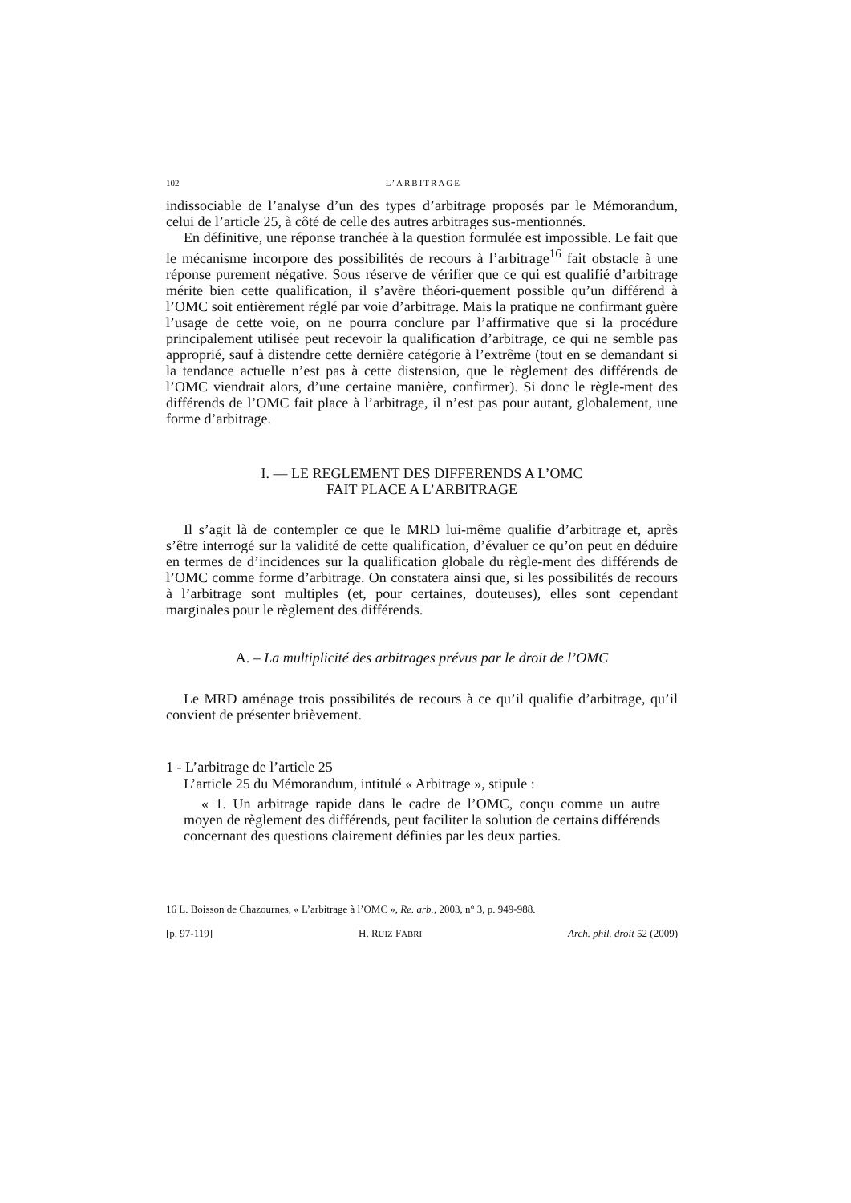102 L’ARBITRAGE
indissociable de l’analyse d’un des types d’arbitrage proposés par le Mémorandum, celui de l’article 25, à côté de celle des autres arbitrages sus-mentionnés.
En définitive, une réponse tranchée à la question formulée est impossible. Le fait que le mécanisme incorpore des possibilités de recours à l’arbitrage<sup>16</sup> fait obstacle à une réponse purement négative. Sous réserve de vérifier que ce qui est qualifié d’arbitrage mérite bien cette qualification, il s’avère théori-quement possible qu’un différend à l’OMC soit entièrement réglé par voie d’arbitrage. Mais la pratique ne confirmant guère l’usage de cette voie, on ne pourra conclure par l’affirmative que si la procédure principalement utilisée peut recevoir la qualification d’arbitrage, ce qui ne semble pas approprié, sauf à distendre cette dernière catégorie à l’extrême (tout en se demandant si la tendance actuelle n’est pas à cette distension, que le règlement des différends de l’OMC viendrait alors, d’une certaine manière, confirmer). Si donc le règle-ment des différends de l’OMC fait place à l’arbitrage, il n’est pas pour autant, globalement, une forme d’arbitrage.
I. — LE REGLEMENT DES DIFFERENDS A L’OMC
FAIT PLACE A L’ARBITRAGE
Il s’agit là de contempler ce que le MRD lui-même qualifie d’arbitrage et, après s’être interrogé sur la validité de cette qualification, d’évaluer ce qu’on peut en déduire en termes de d’incidences sur la qualification globale du règle-ment des différends de l’OMC comme forme d’arbitrage. On constatera ainsi que, si les possibilités de recours à l’arbitrage sont multiples (et, pour certaines, douteuses), elles sont cependant marginales pour le règlement des différends.
A. – La multiplicité des arbitrages prévus par le droit de l’OMC
Le MRD aménage trois possibilités de recours à ce qu’il qualifie d’arbitrage, qu’il convient de présenter brièvement.
1 - L’arbitrage de l’article 25
L’article 25 du Mémorandum, intitulé « Arbitrage », stipule :
« 1. Un arbitrage rapide dans le cadre de l’OMC, conçu comme un autre moyen de règlement des différends, peut faciliter la solution de certains différends concernant des questions clairement définies par les deux parties.
16 L. Boisson de Chazournes, « L’arbitrage à l’OMC », Re. arb., 2003, n° 3, p. 949-988.
[p. 97-119] H. RUIZ FABRI Arch. phil. droit 52 (2009)